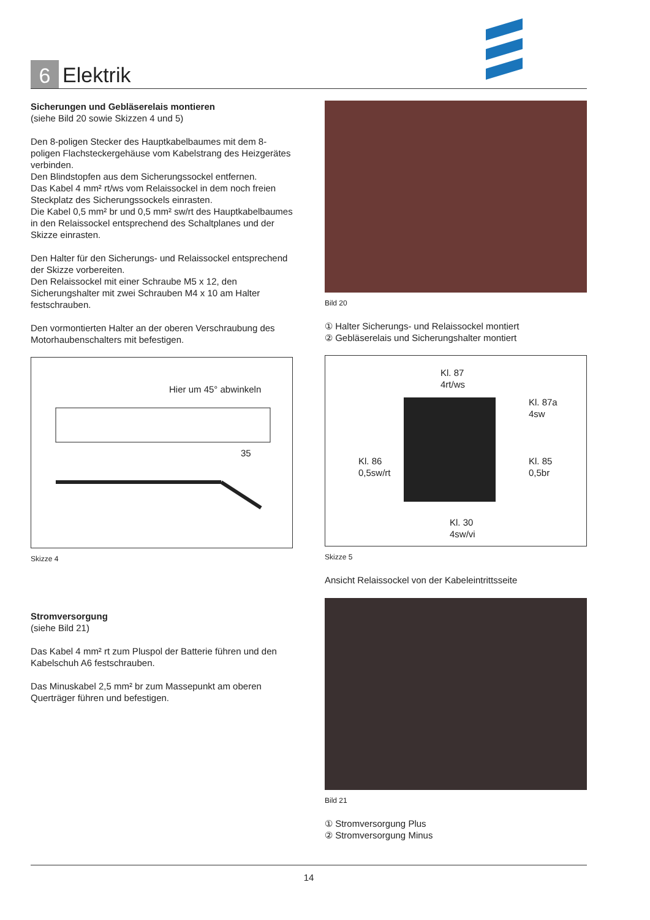6
Elektrik
Sicherungen und Gebläserelais montieren
(siehe Bild 20 sowie Skizzen 4 und 5)
Den 8-poligen Stecker des Hauptkabelbaumes mit dem 8-poligen Flachsteckergehäuse vom Kabelstrang des Heizgerätes verbinden.
Den Blindstopfen aus dem Sicherungssockel entfernen.
Das Kabel 4 mm² rt/ws vom Relaissockel in dem noch freien Steckplatz des Sicherungssockels einrasten.
Die Kabel 0,5 mm² br und 0,5 mm² sw/rt des Hauptkabelbaumes in den Relaissockel entsprechend des Schaltplanes und der Skizze einrasten.
Den Halter für den Sicherungs- und Relaissockel entsprechend der Skizze vorbereiten.
Den Relaissockel mit einer Schraube M5 x 12, den Sicherungshalter mit zwei Schrauben M4 x 10 am Halter festschrauben.
Den vormontierten Halter an der oberen Verschraubung des Motorhaubenschalters mit befestigen.
Hier um 45° abwinkeln
35
Skizze 4
Stromversorgung
(siehe Bild 21)
Das Kabel 4 mm² rt zum Pluspol der Batterie führen und den Kabelschuh A6 festschrauben.
Das Minuskabel 2,5 mm² br zum Massepunkt am oberen Querträger führen und befestigen.
Bild 20
① Halter Sicherungs- und Relaissockel montiert
② Gebläserelais und Sicherungshalter montiert
Kl. 87
4rt/ws
Kl. 87a
4sw
Kl. 86
0,5sw/rt
Kl. 85
0,5br
Kl. 30
4sw/vi
Skizze 5
Ansicht Relaissockel von der Kabeleintrittsseite
Bild 21
① Stromversorgung Plus
② Stromversorgung Minus
14